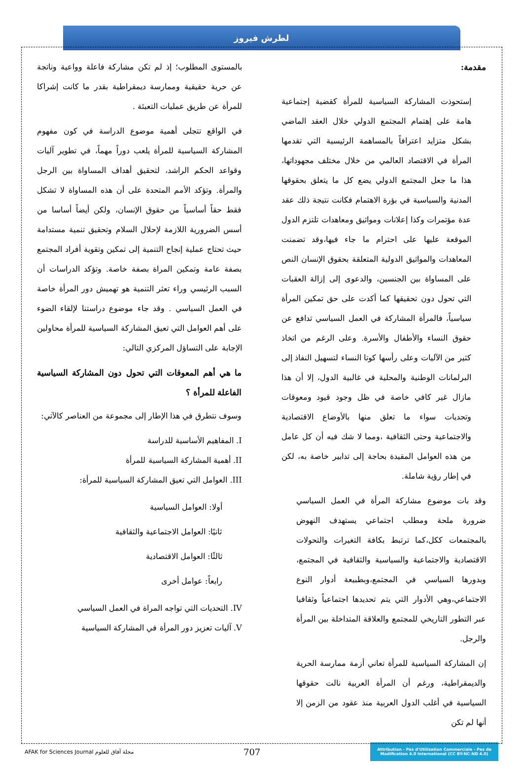لطرش فيروز
مقدمة:
إستحوذت المشاركة السياسية للمرأة كقضية إجتماعية هامة على إهتمام المجتمع الدولي خلال العقد الماضي بشكل متزايد اعترافاً بالمساهمة الرئيسية التي تقدمها المرأة في الاقتصاد العالمي من خلال مختلف مجهوداتها، هذا ما جعل المجتمع الدولي يضع كل ما يتعلق بحقوقها المدنية والسياسية في بؤرة الاهتمام فكانت نتيجة ذلك عقد عدة مؤتمرات وكذا إعلانات ومواثيق ومعاهدات تلتزم الدول الموقعة عليها على احترام ما جاء فيها،وقد تضمنت المعاهدات والمواثيق الدولية المتعلقة بحقوق الإنسان النص على المساواة بين الجنسين، والدعوى إلى إزالة العقبات التي تحول دون تحقيقها كما أكدت على حق تمكين المرأة سياسياً، فالمرأة المشاركة في العمل السياسي تدافع عن حقوق النساء والأطفال والأسرة. وعلى الرغم من اتخاذ كثير من الآليات وعلى رأسها كوتا النساء لتسهيل النفاذ إلى البرلمانات الوطنية والمحلية في غالبية الدول، إلا أن هذا مازال غير كافي خاصة في ظل وجود قيود ومعوقات وتحديات سواء ما تعلق منها بالأوضاع الاقتصادية والاجتماعية وحتى الثقافية ،ومما لا شك فيه أن كل عامل من هذه العوامل المقيدة بحاجة إلى تدابير خاصة به، لكن في إطار رؤية شاملة.
وقد بات موضوع مشاركة المرأة في العمل السياسي ضرورة ملحة ومطلب اجتماعي يستهدف النهوض بالمجتمعات ككل،كما ترتبط بكافة التغيرات والتحولات الاقتصادية والاجتماعية والسياسية والثقافية في المجتمع، وبدورها السياسي في المجتمع،وبطبيعة أدوار النوع الاجتماعي،وهي الأدوار التي يتم تحديدها اجتماعياً وثقافيا عبر التطور التاريخي للمجتمع والعلاقة المتداخلة بين المرأة والرجل.
إن المشاركة السياسية للمرأة تعاني أزمة ممارسة الحرية والديمقراطية، ورغم أن المرأة العربية نالت حقوقها السياسية في أغلب الدول العربية منذ عقود من الزمن إلا أنها لم تكن
بالمستوى المطلوب؛ إذ لم تكن مشاركة فاعلة وواعية وناتجة عن حرية حقيقية وممارسة ديمقراطية بقدر ما كانت إشراكا للمرأة عن طريق عمليات التعبئة .
في الواقع تتجلى أهمية موضوع الدراسة في كون مفهوم المشاركة السياسية للمرأة يلعب دوراً مهماً، في تطوير آليات وقواعد الحكم الراشد، لتحقيق أهداف المساواة بين الرجل والمرأة. وتؤكد الأمم المتحدة على أن هذه المساواة لا تشكل فقط حقاً أساسياً من حقوق الإنسان، ولكن أيضاً أساسا من أسس الضرورية اللازمة لإحلال السلام وتحقيق تنمية مستدامة حيث تحتاج عملية إنجاح التنمية إلى تمكين وتقوية أفراد المجتمع بصفة عامة وتمكين المراة بصفة خاصة. وتؤكد الدراسات أن السبب الرئيسي وراء تعثر التنمية هو تهميش دور المرأة خاصة في العمل السياسي . وقد جاء موضوع دراستنا لإلقاء الضوء على أهم العوامل التي تعيق المشاركة السياسية للمرأة محاولين الإجابة على التساؤل المركزي التالي:
ما هي أهم المعوقات التي تحول دون المشاركة السياسية الفاعلة للمرأة ؟
وسوف نتطرق في هذا الإطار إلى مجموعة من العناصر كالآتي:
I. المفاهيم الأساسية للدراسة
II. أهمية المشاركة السياسية للمرأة
III. العوامل التي تعيق المشاركة السياسية للمرأة:
أولا: العوامل السياسية
ثانيًا: العوامل الاجتماعية والثقافية
ثالثًا: العوامل الاقتصادية
رابعاً: عوامل أخرى
IV. التحديات التي تواجه المراة في العمل السياسي
V. آليات تعزيز دور المرأة في المشاركة السياسية
AFAK for Sciences Journal مجلة آفاق للعلوم
707
Attribution - Pas d'Utilisation Commerciale - Pas de Modification 4.0 International (CC BY-NC-ND 4.0)